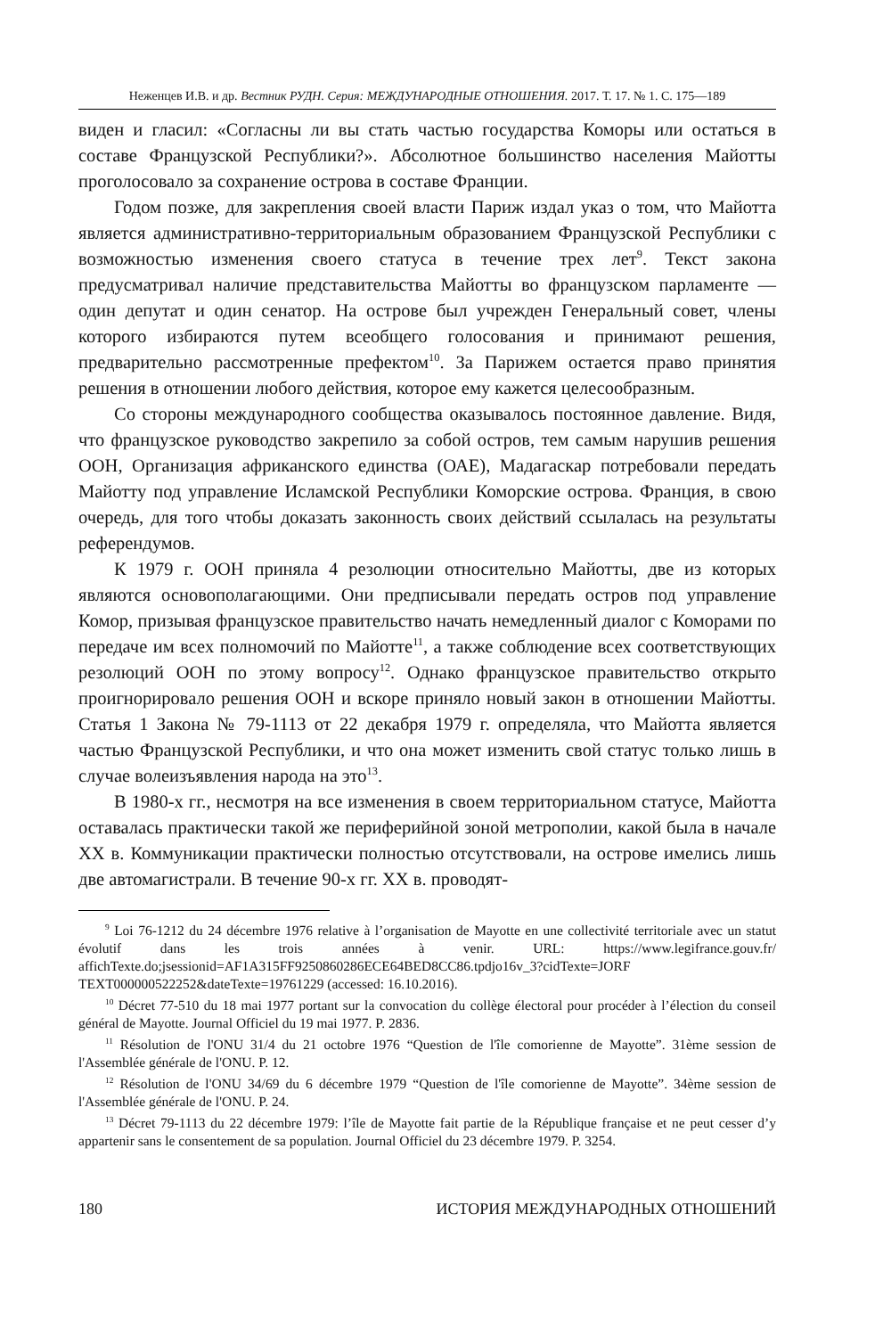Неженцев И.В. и др. Вестник РУДН. Серия: МЕЖДУНАРОДНЫЕ ОТНОШЕНИЯ. 2017. Т. 17. № 1. С. 175—189
виден и гласил: «Согласны ли вы стать частью государства Коморы или остаться в составе Французской Республики?». Абсолютное большинство населения Майотты проголосовало за сохранение острова в составе Франции.
Годом позже, для закрепления своей власти Париж издал указ о том, что Майотта является административно-территориальным образованием Французской Республики с возможностью изменения своего статуса в течение трех лет<sup>9</sup>. Текст закона предусматривал наличие представительства Майотты во французском парламенте — один депутат и один сенатор. На острове был учрежден Генеральный совет, члены которого избираются путем всеобщего голосования и принимают решения, предварительно рассмотренные префектом<sup>10</sup>. За Парижем остается право принятия решения в отношении любого действия, которое ему кажется целесообразным.
Со стороны международного сообщества оказывалось постоянное давление. Видя, что французское руководство закрепило за собой остров, тем самым нарушив решения ООН, Организация африканского единства (ОАЕ), Мадагаскар потребовали передать Майотту под управление Исламской Республики Коморские острова. Франция, в свою очередь, для того чтобы доказать законность своих действий ссылалась на результаты референдумов.
К 1979 г. ООН приняла 4 резолюции относительно Майотты, две из которых являются основополагающими. Они предписывали передать остров под управление Комор, призывая французское правительство начать немедленный диалог с Коморами по передаче им всех полномочий по Майотте<sup>11</sup>, а также соблюдение всех соответствующих резолюций ООН по этому вопросу<sup>12</sup>. Однако французское правительство открыто проигнорировало решения ООН и вскоре приняло новый закон в отношении Майотты. Статья 1 Закона № 79-1113 от 22 декабря 1979 г. определяла, что Майотта является частью Французской Республики, и что она может изменить свой статус только лишь в случае волеизъявления народа на это<sup>13</sup>.
В 1980-х гг., несмотря на все изменения в своем территориальном статусе, Майотта оставалась практически такой же периферийной зоной метрополии, какой была в начале XX в. Коммуникации практически полностью отсутствовали, на острове имелись лишь две автомагистрали. В течение 90-х гг. XX в. проводят-
<sup>9</sup> Loi 76-1212 du 24 décembre 1976 relative à l’organisation de Mayotte en une collectivité territoriale avec un statut évolutif dans les trois années à venir. URL: https://www.legifrance.gouv.fr/ affichTexte.do;jsessionid=AF1A315FF9250860286ECE64BED8CC86.tpdjo16v_3?cidTexte=JORF TEXT000000522252&dateTexte=19761229 (accessed: 16.10.2016).
<sup>10</sup> Décret 77-510 du 18 mai 1977 portant sur la convocation du collège électoral pour procéder à l’élection du conseil général de Mayotte. Journal Officiel du 19 mai 1977. P. 2836.
<sup>11</sup> Résolution de l'ONU 31/4 du 21 octobre 1976 “Question de l'île comorienne de Mayotte”. 31ème session de l'Assemblée générale de l'ONU. P. 12.
<sup>12</sup> Résolution de l'ONU 34/69 du 6 décembre 1979 “Question de l'île comorienne de Mayotte”. 34ème session de l'Assemblée générale de l'ONU. P. 24.
<sup>13</sup> Décret 79-1113 du 22 décembre 1979: l’île de Mayotte fait partie de la République française et ne peut cesser d’y appartenir sans le consentement de sa population. Journal Officiel du 23 décembre 1979. P. 3254.
180 ИСТОРИЯ МЕЖДУНАРОДНЫХ ОТНОШЕНИЙ